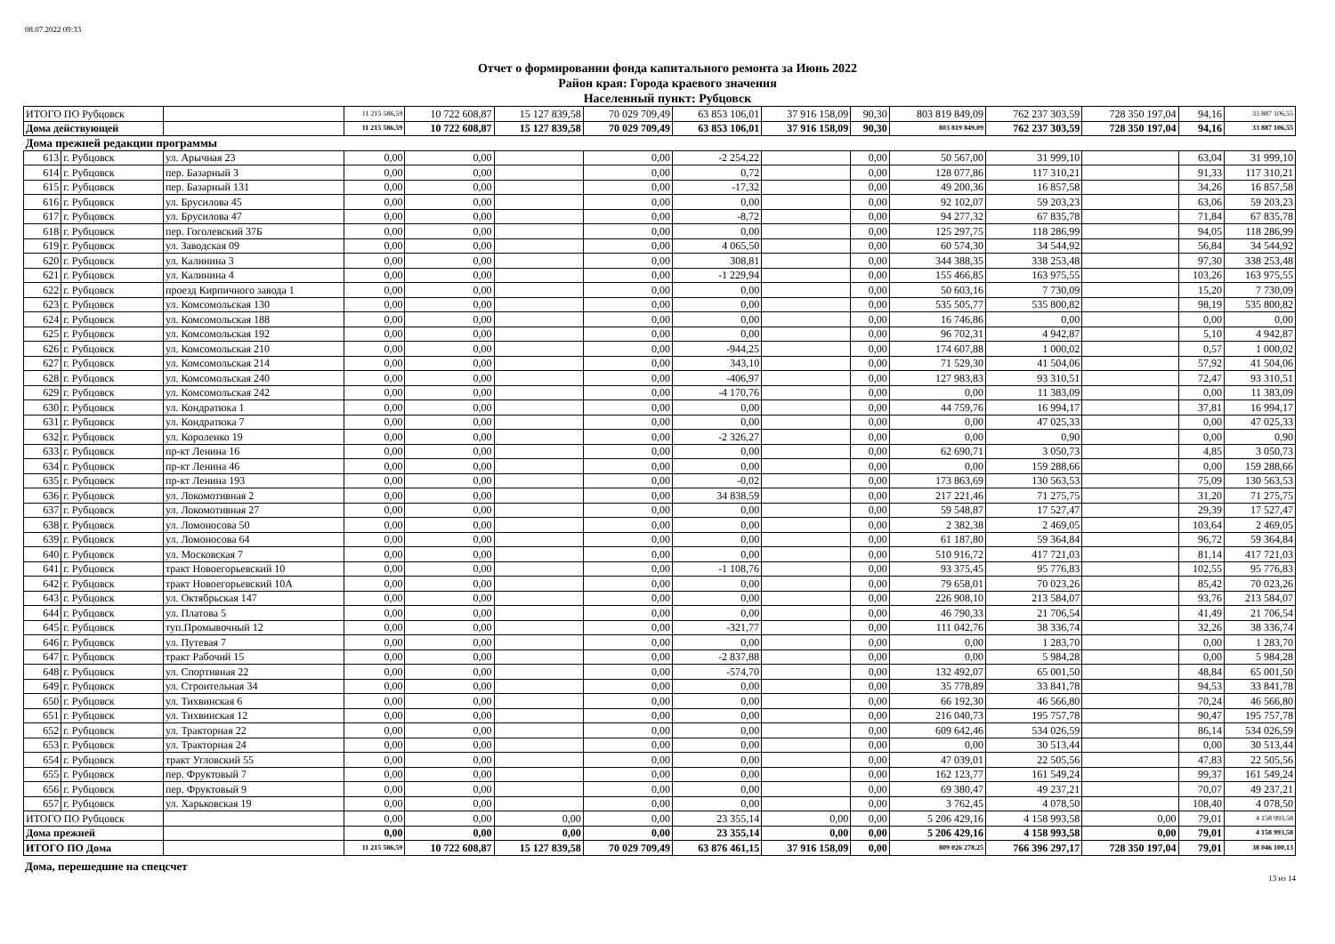08.07.2022 09:33
Отчет о формировании фонда капитального ремонта за Июнь 2022
Район края: Города краевого значения
Населенный пункт: Рубцовск
| ИТОГО ПО Рубцовск | | | 11 215 586,59 | 10 722 608,87 | 15 127 839,58 | 70 029 709,49 | 63 853 106,01 | 37 916 158,09 | 90,30 | 803 819 849,09 | 762 237 303,59 | 728 350 197,04 | 94,16 | 33 887 106,55 |
| Дома действующей | | | 11 215 586,59 | 10 722 608,87 | 15 127 839,58 | 70 029 709,49 | 63 853 106,01 | 37 916 158,09 | 90,30 | 803 819 849,09 | 762 237 303,59 | 728 350 197,04 | 94,16 | 33 887 106,55 |
| Дома прежней редакции программы | | | | | | | | | | | | | | |
| 613 | г. Рубцовск | ул. Арычная 23 | 0,00 | 0,00 | | 0,00 | -2 254,22 | | 0,00 | 50 567,00 | 31 999,10 | | 63,04 | 31 999,10 |
| 614 | г. Рубцовск | пер. Базарный 3 | 0,00 | 0,00 | | 0,00 | 0,72 | | 0,00 | 128 077,86 | 117 310,21 | | 91,33 | 117 310,21 |
| 615 | г. Рубцовск | пер. Базарный 131 | 0,00 | 0,00 | | 0,00 | -17,32 | | 0,00 | 49 200,36 | 16 857,58 | | 34,26 | 16 857,58 |
| 616 | г. Рубцовск | ул. Брусилова 45 | 0,00 | 0,00 | | 0,00 | 0,00 | | 0,00 | 92 102,07 | 59 203,23 | | 63,06 | 59 203,23 |
| 617 | г. Рубцовск | ул. Брусилова 47 | 0,00 | 0,00 | | 0,00 | -8,72 | | 0,00 | 94 277,32 | 67 835,78 | | 71,84 | 67 835,78 |
| 618 | г. Рубцовск | пер. Гоголевский 37Б | 0,00 | 0,00 | | 0,00 | 0,00 | | 0,00 | 125 297,75 | 118 286,99 | | 94,05 | 118 286,99 |
| 619 | г. Рубцовск | ул. Заводская 09 | 0,00 | 0,00 | | 0,00 | 4 065,50 | | 0,00 | 60 574,30 | 34 544,92 | | 56,84 | 34 544,92 |
| 620 | г. Рубцовск | ул. Калинина 3 | 0,00 | 0,00 | | 0,00 | 308,81 | | 0,00 | 344 388,35 | 338 253,48 | | 97,30 | 338 253,48 |
| 621 | г. Рубцовск | ул. Калинина 4 | 0,00 | 0,00 | | 0,00 | -1 229,94 | | 0,00 | 155 466,85 | 163 975,55 | | 103,26 | 163 975,55 |
| 622 | г. Рубцовск | проезд Кирпичного завода 1 | 0,00 | 0,00 | | 0,00 | 0,00 | | 0,00 | 50 603,16 | 7 730,09 | | 15,20 | 7 730,09 |
| 623 | г. Рубцовск | ул. Комсомольская 130 | 0,00 | 0,00 | | 0,00 | 0,00 | | 0,00 | 535 505,77 | 535 800,82 | | 98,19 | 535 800,82 |
| 624 | г. Рубцовск | ул. Комсомольская 188 | 0,00 | 0,00 | | 0,00 | 0,00 | | 0,00 | 16 746,86 | 0,00 | | 0,00 | 0,00 |
| 625 | г. Рубцовск | ул. Комсомольская 192 | 0,00 | 0,00 | | 0,00 | 0,00 | | 0,00 | 96 702,31 | 4 942,87 | | 5,10 | 4 942,87 |
| 626 | г. Рубцовск | ул. Комсомольская 210 | 0,00 | 0,00 | | 0,00 | -944,25 | | 0,00 | 174 607,88 | 1 000,02 | | 0,57 | 1 000,02 |
| 627 | г. Рубцовск | ул. Комсомольская 214 | 0,00 | 0,00 | | 0,00 | 343,10 | | 0,00 | 71 529,30 | 41 504,06 | | 57,92 | 41 504,06 |
| 628 | г. Рубцовск | ул. Комсомольская 240 | 0,00 | 0,00 | | 0,00 | -406,97 | | 0,00 | 127 983,83 | 93 310,51 | | 72,47 | 93 310,51 |
| 629 | г. Рубцовск | ул. Комсомольская 242 | 0,00 | 0,00 | | 0,00 | -4 170,76 | | 0,00 | 0,00 | 11 383,09 | | 0,00 | 11 383,09 |
| 630 | г. Рубцовск | ул. Кондратюка 1 | 0,00 | 0,00 | | 0,00 | 0,00 | | 0,00 | 44 759,76 | 16 994,17 | | 37,81 | 16 994,17 |
| 631 | г. Рубцовск | ул. Кондратюка 7 | 0,00 | 0,00 | | 0,00 | 0,00 | | 0,00 | 0,00 | 47 025,33 | | 0,00 | 47 025,33 |
| 632 | г. Рубцовск | ул. Короленко 19 | 0,00 | 0,00 | | 0,00 | -2 326,27 | | 0,00 | 0,00 | 0,90 | | 0,00 | 0,90 |
| 633 | г. Рубцовск | пр-кт Ленина 16 | 0,00 | 0,00 | | 0,00 | 0,00 | | 0,00 | 62 690,71 | 3 050,73 | | 4,85 | 3 050,73 |
| 634 | г. Рубцовск | пр-кт Ленина 46 | 0,00 | 0,00 | | 0,00 | 0,00 | | 0,00 | 0,00 | 159 288,66 | | 0,00 | 159 288,66 |
| 635 | г. Рубцовск | пр-кт Ленина 193 | 0,00 | 0,00 | | 0,00 | -0,02 | | 0,00 | 173 863,69 | 130 563,53 | | 75,09 | 130 563,53 |
| 636 | г. Рубцовск | ул. Локомотивная 2 | 0,00 | 0,00 | | 0,00 | 34 838,59 | | 0,00 | 217 221,46 | 71 275,75 | | 31,20 | 71 275,75 |
| 637 | г. Рубцовск | ул. Локомотивная 27 | 0,00 | 0,00 | | 0,00 | 0,00 | | 0,00 | 59 548,87 | 17 527,47 | | 29,39 | 17 527,47 |
| 638 | г. Рубцовск | ул. Ломоносова 50 | 0,00 | 0,00 | | 0,00 | 0,00 | | 0,00 | 2 382,38 | 2 469,05 | | 103,64 | 2 469,05 |
| 639 | г. Рубцовск | ул. Ломоносова 64 | 0,00 | 0,00 | | 0,00 | 0,00 | | 0,00 | 61 187,80 | 59 364,84 | | 96,72 | 59 364,84 |
| 640 | г. Рубцовск | ул. Московская 7 | 0,00 | 0,00 | | 0,00 | 0,00 | | 0,00 | 510 916,72 | 417 721,03 | | 81,14 | 417 721,03 |
| 641 | г. Рубцовск | тракт Новоегорьевский 10 | 0,00 | 0,00 | | 0,00 | -1 108,76 | | 0,00 | 93 375,45 | 95 776,83 | | 102,55 | 95 776,83 |
| 642 | г. Рубцовск | тракт Новоегорьевский 10А | 0,00 | 0,00 | | 0,00 | 0,00 | | 0,00 | 79 658,01 | 70 023,26 | | 85,42 | 70 023,26 |
| 643 | г. Рубцовск | ул. Октябрьская 147 | 0,00 | 0,00 | | 0,00 | 0,00 | | 0,00 | 226 908,10 | 213 584,07 | | 93,76 | 213 584,07 |
| 644 | г. Рубцовск | ул. Платова 5 | 0,00 | 0,00 | | 0,00 | 0,00 | | 0,00 | 46 790,33 | 21 706,54 | | 41,49 | 21 706,54 |
| 645 | г. Рубцовск | туп.Промывочный 12 | 0,00 | 0,00 | | 0,00 | -321,77 | | 0,00 | 111 042,76 | 38 336,74 | | 32,26 | 38 336,74 |
| 646 | г. Рубцовск | ул. Путевая 7 | 0,00 | 0,00 | | 0,00 | 0,00 | | 0,00 | 0,00 | 1 283,70 | | 0,00 | 1 283,70 |
| 647 | г. Рубцовск | тракт Рабочий 15 | 0,00 | 0,00 | | 0,00 | -2 837,88 | | 0,00 | 0,00 | 5 984,28 | | 0,00 | 5 984,28 |
| 648 | г. Рубцовск | ул. Спортивная 22 | 0,00 | 0,00 | | 0,00 | -574,70 | | 0,00 | 132 492,07 | 65 001,50 | | 48,84 | 65 001,50 |
| 649 | г. Рубцовск | ул. Строительная 34 | 0,00 | 0,00 | | 0,00 | 0,00 | | 0,00 | 35 778,89 | 33 841,78 | | 94,53 | 33 841,78 |
| 650 | г. Рубцовск | ул. Тихвинская 6 | 0,00 | 0,00 | | 0,00 | 0,00 | | 0,00 | 66 192,30 | 46 566,80 | | 70,24 | 46 566,80 |
| 651 | г. Рубцовск | ул. Тихвинская 12 | 0,00 | 0,00 | | 0,00 | 0,00 | | 0,00 | 216 040,73 | 195 757,78 | | 90,47 | 195 757,78 |
| 652 | г. Рубцовск | ул. Тракторная 22 | 0,00 | 0,00 | | 0,00 | 0,00 | | 0,00 | 609 642,46 | 534 026,59 | | 86,14 | 534 026,59 |
| 653 | г. Рубцовск | ул. Тракторная 24 | 0,00 | 0,00 | | 0,00 | 0,00 | | 0,00 | 0,00 | 30 513,44 | | 0,00 | 30 513,44 |
| 654 | г. Рубцовск | тракт Угловский 55 | 0,00 | 0,00 | | 0,00 | 0,00 | | 0,00 | 47 039,01 | 22 505,56 | | 47,83 | 22 505,56 |
| 655 | г. Рубцовск | пер. Фруктовый 7 | 0,00 | 0,00 | | 0,00 | 0,00 | | 0,00 | 162 123,77 | 161 549,24 | | 99,37 | 161 549,24 |
| 656 | г. Рубцовск | пер. Фруктовый 9 | 0,00 | 0,00 | | 0,00 | 0,00 | | 0,00 | 69 380,47 | 49 237,21 | | 70,07 | 49 237,21 |
| 657 | г. Рубцовск | ул. Харьковская 19 | 0,00 | 0,00 | | 0,00 | 0,00 | | 0,00 | 3 762,45 | 4 078,50 | | 108,40 | 4 078,50 |
| ИТОГО ПО Рубцовск | | | 0,00 | 0,00 | 0,00 | 0,00 | 23 355,14 | 0,00 | 0,00 | 5 206 429,16 | 4 158 993,58 | 0,00 | 79,01 | 4 158 993,58 |
| Дома прежней | | | 0,00 | 0,00 | 0,00 | 0,00 | 23 355,14 | 0,00 | 0,00 | 5 206 429,16 | 4 158 993,58 | 0,00 | 79,01 | 4 158 993,58 |
| ИТОГО ПО Дома | | | 11 215 586,59 | 10 722 608,87 | 15 127 839,58 | 70 029 709,49 | 63 876 461,15 | 37 916 158,09 | 0,00 | 809 026 278,25 | 766 396 297,17 | 728 350 197,04 | 79,01 | 38 046 100,13 |
Дома, перешедшие на спецсчет
13 из 14